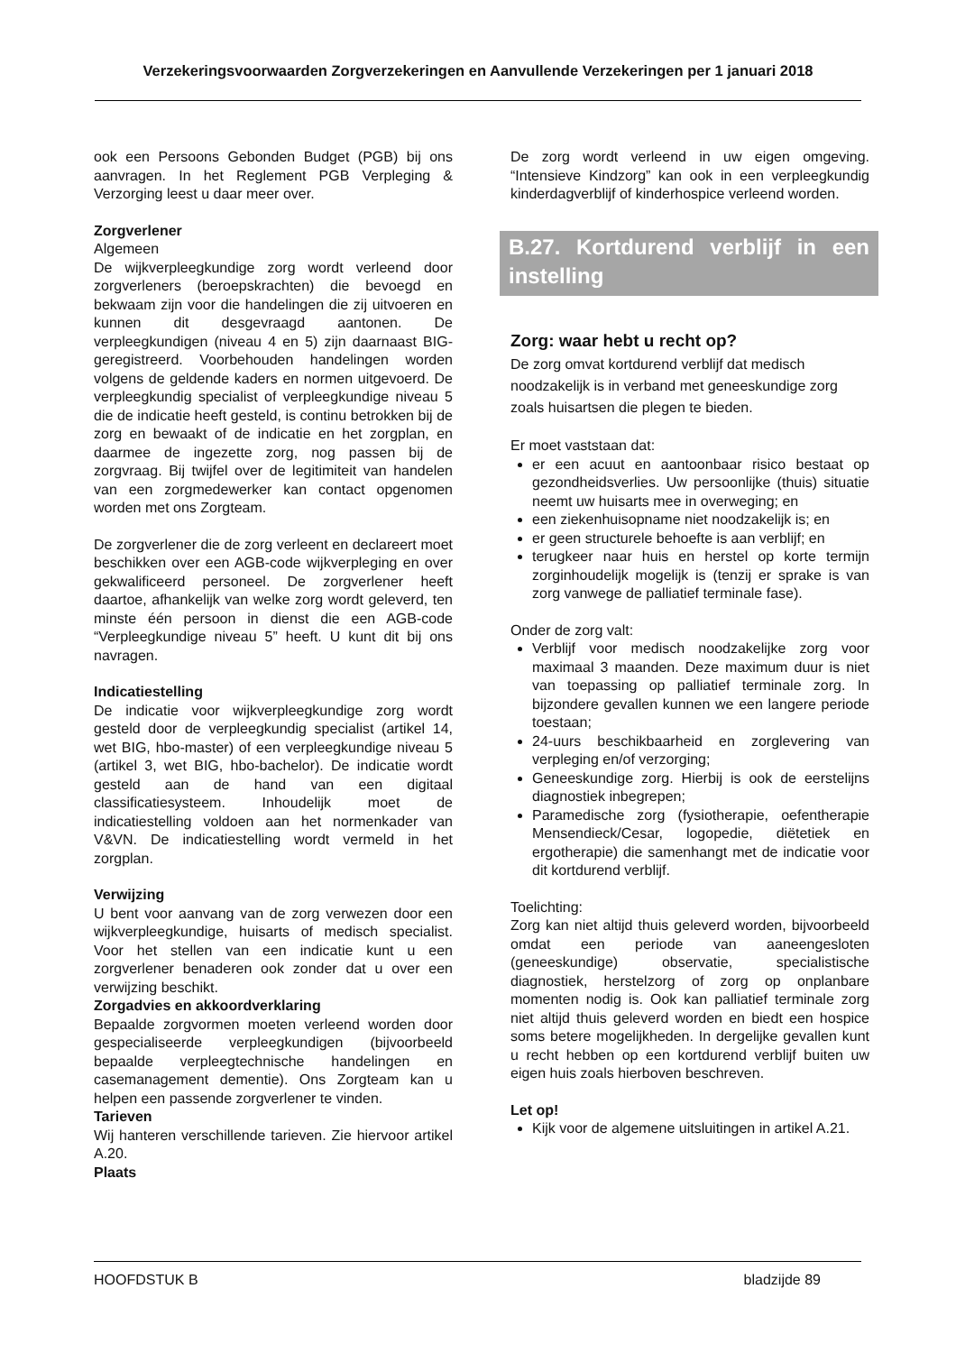Verzekeringsvoorwaarden Zorgverzekeringen en Aanvullende Verzekeringen per 1 januari 2018
ook een Persoons Gebonden Budget (PGB) bij ons aanvragen. In het Reglement PGB Verpleging & Verzorging leest u daar meer over.
Zorgverlener
Algemeen
De wijkverpleegkundige zorg wordt verleend door zorgverleners (beroepskrachten) die bevoegd en bekwaam zijn voor die handelingen die zij uitvoeren en kunnen dit desgevraagd aantonen. De verpleegkundigen (niveau 4 en 5) zijn daarnaast BIG-geregistreerd. Voorbehouden handelingen worden volgens de geldende kaders en normen uitgevoerd. De verpleegkundig specialist of verpleegkundige niveau 5 die de indicatie heeft gesteld, is continu betrokken bij de zorg en bewaakt of de indicatie en het zorgplan, en daarmee de ingezette zorg, nog passen bij de zorgvraag. Bij twijfel over de legitimiteit van handelen van een zorgmedewerker kan contact opgenomen worden met ons Zorgteam.
De zorgverlener die de zorg verleent en declareert moet beschikken over een AGB-code wijkverpleging en over gekwalificeerd personeel. De zorgverlener heeft daartoe, afhankelijk van welke zorg wordt geleverd, ten minste één persoon in dienst die een AGB-code “Verpleegkundige niveau 5” heeft. U kunt dit bij ons navragen.
Indicatiestelling
De indicatie voor wijkverpleegkundige zorg wordt gesteld door de verpleegkundig specialist (artikel 14, wet BIG, hbo-master) of een verpleegkundige niveau 5 (artikel 3, wet BIG, hbo-bachelor). De indicatie wordt gesteld aan de hand van een digitaal classificatiesysteem. Inhoudelijk moet de indicatiestelling voldoen aan het normenkader van V&VN. De indicatiestelling wordt vermeld in het zorgplan.
Verwijzing
U bent voor aanvang van de zorg verwezen door een wijkverpleegkundige, huisarts of medisch specialist. Voor het stellen van een indicatie kunt u een zorgverlener benaderen ook zonder dat u over een verwijzing beschikt.
Zorgadvies en akkoordverklaring
Bepaalde zorgvormen moeten verleend worden door gespecialiseerde verpleegkundigen (bijvoorbeeld bepaalde verpleegtechnische handelingen en casemanagement dementie). Ons Zorgteam kan u helpen een passende zorgverlener te vinden.
Tarieven
Wij hanteren verschillende tarieven. Zie hiervoor artikel A.20.
Plaats
De zorg wordt verleend in uw eigen omgeving. “Intensieve Kindzorg” kan ook in een verpleegkundig kinderdagverblijf of kinderhospice verleend worden.
B.27. Kortdurend verblijf in een instelling
Zorg: waar hebt u recht op?
De zorg omvat kortdurend verblijf dat medisch noodzakelijk is in verband met geneeskundige zorg zoals huisartsen die plegen te bieden.
Er moet vaststaan dat:
er een acuut en aantoonbaar risico bestaat op gezondheidsverlies. Uw persoonlijke (thuis) situatie neemt uw huisarts mee in overweging; en
een ziekenhuisopname niet noodzakelijk is; en
er geen structurele behoefte is aan verblijf; en
terugkeer naar huis en herstel op korte termijn zorginhoudelijk mogelijk is (tenzij er sprake is van zorg vanwege de palliatief terminale fase).
Onder de zorg valt:
Verblijf voor medisch noodzakelijke zorg voor maximaal 3 maanden. Deze maximum duur is niet van toepassing op palliatief terminale zorg. In bijzondere gevallen kunnen we een langere periode toestaan;
24-uurs beschikbaarheid en zorglevering van verpleging en/of verzorging;
Geneeskundige zorg. Hierbij is ook de eerstelijns diagnostiek inbegrepen;
Paramedische zorg (fysiotherapie, oefentherapie Mensendieck/Cesar, logopedie, diëtetiek en ergotherapie) die samenhangt met de indicatie voor dit kortdurend verblijf.
Toelichting:
Zorg kan niet altijd thuis geleverd worden, bijvoorbeeld omdat een periode van aaneengesloten (geneeskundige) observatie, specialistische diagnostiek, herstelzorg of zorg op onplanbare momenten nodig is. Ook kan palliatief terminale zorg niet altijd thuis geleverd worden en biedt een hospice soms betere mogelijkheden. In dergelijke gevallen kunt u recht hebben op een kortdurend verblijf buiten uw eigen huis zoals hierboven beschreven.
Let op!
Kijk voor de algemene uitsluitingen in artikel A.21.
HOOFDSTUK B bladzijde 89